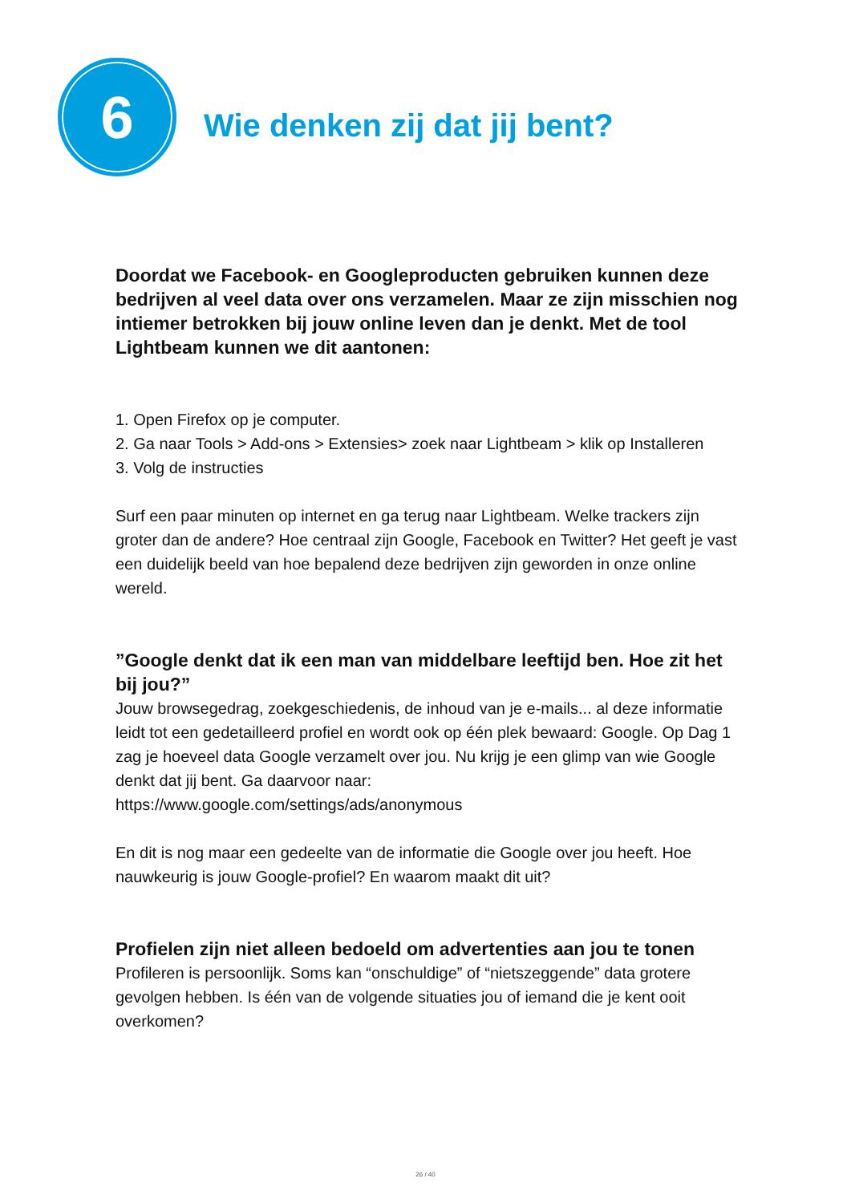6
Wie denken zij dat jij bent?
Doordat we Facebook- en Googleproducten gebruiken kunnen deze bedrijven al veel data over ons verzamelen. Maar ze zijn misschien nog intiemer betrokken bij jouw online leven dan je denkt. Met de tool Lightbeam kunnen we dit aantonen:
1. Open Firefox op je computer.
2. Ga naar Tools > Add-ons > Extensies> zoek naar Lightbeam > klik op Installeren
3. Volg de instructies
Surf een paar minuten op internet en ga terug naar Lightbeam. Welke trackers zijn groter dan de andere? Hoe centraal zijn Google, Facebook en Twitter? Het geeft je vast een duidelijk beeld van hoe bepalend deze bedrijven zijn geworden in onze online wereld.
”Google denkt dat ik een man van middelbare leeftijd ben. Hoe zit het bij jou?”
Jouw browsegedrag, zoekgeschiedenis, de inhoud van je e-mails... al deze informatie leidt tot een gedetailleerd profiel en wordt ook op één plek bewaard: Google. Op Dag 1 zag je hoeveel data Google verzamelt over jou. Nu krijg je een glimp van wie Google denkt dat jij bent. Ga daarvoor naar:
https://www.google.com/settings/ads/anonymous
En dit is nog maar een gedeelte van de informatie die Google over jou heeft. Hoe nauwkeurig is jouw Google-profiel? En waarom maakt dit uit?
Profielen zijn niet alleen bedoeld om advertenties aan jou te tonen
Profileren is persoonlijk. Soms kan “onschuldige” of “nietszeggende” data grotere gevolgen hebben. Is één van de volgende situaties jou of iemand die je kent ooit overkomen?
26 / 40